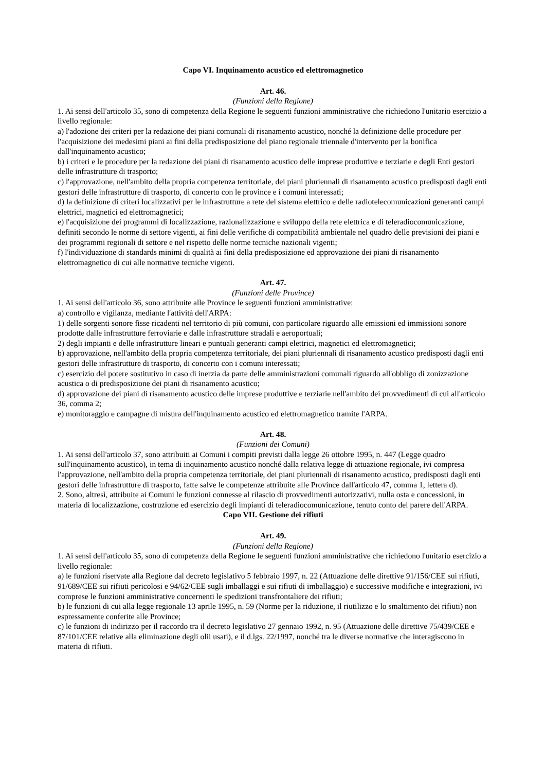Capo VI. Inquinamento acustico ed elettromagnetico
Art. 46.
(Funzioni della Regione)
1. Ai sensi dell'articolo 35, sono di competenza della Regione le seguenti funzioni amministrative che richiedono l'unitario esercizio a livello regionale:
a) l'adozione dei criteri per la redazione dei piani comunali di risanamento acustico, nonché la definizione delle procedure per l'acquisizione dei medesimi piani ai fini della predisposizione del piano regionale triennale d'intervento per la bonifica dall'inquinamento acustico;
b) i criteri e le procedure per la redazione dei piani di risanamento acustico delle imprese produttive e terziarie e degli Enti gestori delle infrastrutture di trasporto;
c) l'approvazione, nell'ambito della propria competenza territoriale, dei piani pluriennali di risanamento acustico predisposti dagli enti gestori delle infrastrutture di trasporto, di concerto con le province e i comuni interessati;
d) la definizione di criteri localizzativi per le infrastrutture a rete del sistema elettrico e delle radiotelecomunicazioni generanti campi elettrici, magnetici ed elettromagnetici;
e) l'acquisizione dei programmi di localizzazione, razionalizzazione e sviluppo della rete elettrica e di teleradiocomunicazione, definiti secondo le norme di settore vigenti, ai fini delle verifiche di compatibilità ambientale nel quadro delle previsioni dei piani e dei programmi regionali di settore e nel rispetto delle norme tecniche nazionali vigenti;
f) l'individuazione di standards minimi di qualità ai fini della predisposizione ed approvazione dei piani di risanamento elettromagnetico di cui alle normative tecniche vigenti.
Art. 47.
(Funzioni delle Province)
1. Ai sensi dell'articolo 36, sono attribuite alle Province le seguenti funzioni amministrative:
a) controllo e vigilanza, mediante l'attività dell'ARPA:
1) delle sorgenti sonore fisse ricadenti nel territorio di più comuni, con particolare riguardo alle emissioni ed immissioni sonore prodotte dalle infrastrutture ferroviarie e dalle infrastrutture stradali e aeroportuali;
2) degli impianti e delle infrastrutture lineari e puntuali generanti campi elettrici, magnetici ed elettromagnetici;
b) approvazione, nell'ambito della propria competenza territoriale, dei piani pluriennali di risanamento acustico predisposti dagli enti gestori delle infrastrutture di trasporto, di concerto con i comuni interessati;
c) esercizio del potere sostitutivo in caso di inerzia da parte delle amministrazioni comunali riguardo all'obbligo di zonizzazione acustica o di predisposizione dei piani di risanamento acustico;
d) approvazione dei piani di risanamento acustico delle imprese produttive e terziarie nell'ambito dei provvedimenti di cui all'articolo 36, comma 2;
e) monitoraggio e campagne di misura dell'inquinamento acustico ed elettromagnetico tramite l'ARPA.
Art. 48.
(Funzioni dei Comuni)
1. Ai sensi dell'articolo 37, sono attribuiti ai Comuni i compiti previsti dalla legge 26 ottobre 1995, n. 447 (Legge quadro sull'inquinamento acustico), in tema di inquinamento acustico nonché dalla relativa legge di attuazione regionale, ivi compresa l'approvazione, nell'ambito della propria competenza territoriale, dei piani pluriennali di risanamento acustico, predisposti dagli enti gestori delle infrastrutture di trasporto, fatte salve le competenze attribuite alle Province dall'articolo 47, comma 1, lettera d).
2. Sono, altresì, attribuite ai Comuni le funzioni connesse al rilascio di provvedimenti autorizzativi, nulla osta e concessioni, in materia di localizzazione, costruzione ed esercizio degli impianti di teleradiocomunicazione, tenuto conto del parere dell'ARPA.
Capo VII. Gestione dei rifiuti
Art. 49.
(Funzioni della Regione)
1. Ai sensi dell'articolo 35, sono di competenza della Regione le seguenti funzioni amministrative che richiedono l'unitario esercizio a livello regionale:
a) le funzioni riservate alla Regione dal decreto legislativo 5 febbraio 1997, n. 22 (Attuazione delle direttive 91/156/CEE sui rifiuti, 91/689/CEE sui rifiuti pericolosi e 94/62/CEE sugli imballaggi e sui rifiuti di imballaggio) e successive modifiche e integrazioni, ivi comprese le funzioni amministrative concernenti le spedizioni transfrontaliere dei rifiuti;
b) le funzioni di cui alla legge regionale 13 aprile 1995, n. 59 (Norme per la riduzione, il riutilizzo e lo smaltimento dei rifiuti) non espressamente conferite alle Province;
c) le funzioni di indirizzo per il raccordo tra il decreto legislativo 27 gennaio 1992, n. 95 (Attuazione delle direttive 75/439/CEE e 87/101/CEE relative alla eliminazione degli olii usati), e il d.lgs. 22/1997, nonché tra le diverse normative che interagiscono in materia di rifiuti.